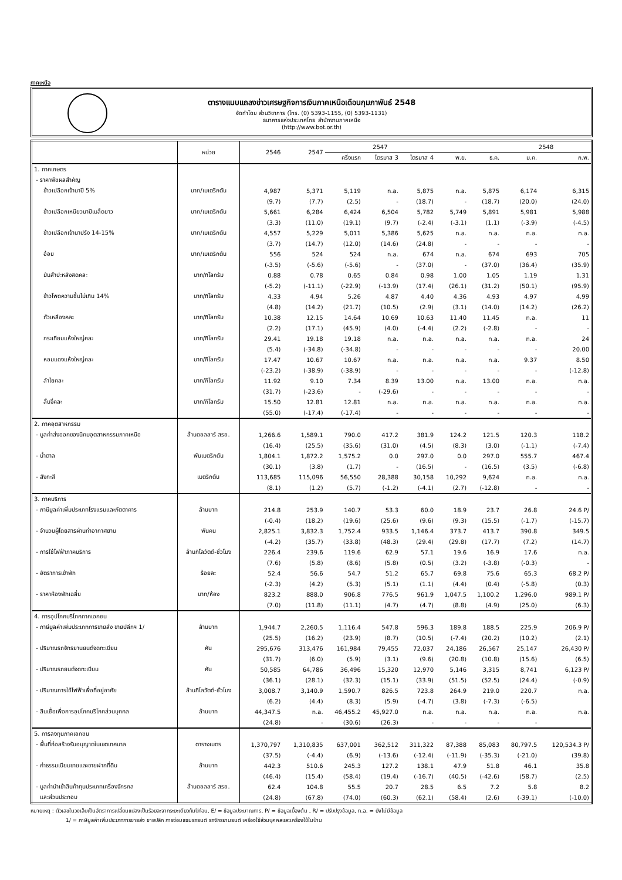ภาคเหนือ
ตารางแนบแถลงข่าวเศรษฐกิจการเงินภาคเหนือเดือนกุมภาพันธ์ 2548
จัดทำโดย ส่วนวิชาการ (โทร. (0) 5393-1155, (0) 5393-1131)
ธนาคารแห่งประเทศไทย สำนักงานภาคเหนือ
(http://www.bot.or.th)
| | หน่วย | 2546 | 2547 | 2547 | | | | | 2548 | |
| --- | --- | --- | --- | --- | --- | --- | --- | --- | --- | --- |
| | | | | ครึ่งแรก | ไตรมาส 3 | ไตรมาส 4 | พ.ย. | ธ.ค. | ม.ค. | ก.พ. |
| 1. ภาคเกษตร | | | | | | | | | | |
| - ราคาพืชผลสำคัญ | | | | | | | | | | |
| ข้าวเปลือกเจ้านาปี 5% | บาท/เมเตริกตัน | 4,987 | 5,371 | 5,119 | n.a. | 5,875 | n.a. | 5,875 | 6,174 | 6,315 |
| | | (9.7) | (7.7) | (2.5) | - | (18.7) | - | (18.7) | (20.0) | (24.0) |
| ข้าวเปลือกเหนียวนาปีเมล็ดยาว | บาท/เมเตริกตัน | 5,661 | 6,284 | 6,424 | 6,504 | 5,782 | 5,749 | 5,891 | 5,981 | 5,988 |
| | | (3.3) | (11.0) | (19.1) | (9.7) | (-2.4) | (-3.1) | (1.1) | (-3.9) | (-4.5) |
| ข้าวเปลือกเจ้านาปรัง 14-15% | บาท/เมเตริกตัน | 4,557 | 5,229 | 5,011 | 5,386 | 5,625 | n.a. | n.a. | n.a. | n.a. |
| | | (3.7) | (14.7) | (12.0) | (14.6) | (24.8) | - | - | - | - |
| อ้อย | บาท/เมเตริกตัน | 556 | 524 | 524 | n.a. | 674 | n.a. | 674 | 693 | 705 |
| | | (-3.5) | (-5.6) | (-5.6) | - | (37.0) | - | (37.0) | (36.4) | (35.9) |
| มันสำปะหลังสดคละ | บาท/กิโลกรัม | 0.88 | 0.78 | 0.65 | 0.84 | 0.98 | 1.00 | 1.05 | 1.19 | 1.31 |
| | | (-5.2) | (-11.1) | (-22.9) | (-13.9) | (17.4) | (26.1) | (31.2) | (50.1) | (95.9) |
| ข้าวโพดความชื้นไม่เกิน 14% | บาท/กิโลกรัม | 4.33 | 4.94 | 5.26 | 4.87 | 4.40 | 4.36 | 4.93 | 4.97 | 4.99 |
| | | (4.8) | (14.2) | (21.7) | (10.5) | (2.9) | (3.1) | (14.0) | (14.2) | (26.2) |
| ถั่วเหลืองคละ | บาท/กิโลกรัม | 10.38 | 12.15 | 14.64 | 10.69 | 10.63 | 11.40 | 11.45 | n.a. | 11 |
| | | (2.2) | (17.1) | (45.9) | (4.0) | (-4.4) | (2.2) | (-2.8) | - | - |
| กระเทียมแห้งใหญ่คละ | บาท/กิโลกรัม | 29.41 | 19.18 | 19.18 | n.a. | n.a. | n.a. | n.a. | n.a. | 24 |
| | | (5.4) | (-34.8) | (-34.8) | - | - | - | - | - | 20.00 |
| หอมแดงแห้งใหญ่คละ | บาท/กิโลกรัม | 17.47 | 10.67 | 10.67 | n.a. | n.a. | n.a. | n.a. | 9.37 | 8.50 |
| | | (-23.2) | (-38.9) | (-38.9) | - | - | - | - | - | (-12.8) |
| ลำไยคละ | บาท/กิโลกรัม | 11.92 | 9.10 | 7.34 | 8.39 | 13.00 | n.a. | 13.00 | n.a. | n.a. |
| | | (31.7) | (-23.6) | - | (-29.6) | - | - | - | - | - |
| ลิ้นจี่คละ | บาท/กิโลกรัม | 15.50 | 12.81 | 12.81 | n.a. | n.a. | n.a. | n.a. | n.a. | n.a. |
| | | (55.0) | (-17.4) | (-17.4) | - | - | - | - | - | - |
| 2. ภาคอุตสาหกรรม | | | | | | | | | | |
| - มูลค่าส่งออกของนิคมอุตสาหกรรมภาคเหนือ | ล้านดอลลาร์ สรอ. | 1,266.6 | 1,589.1 | 790.0 | 417.2 | 381.9 | 124.2 | 121.5 | 120.3 | 118.2 |
| | | (16.4) | (25.5) | (35.6) | (31.0) | (4.5) | (8.3) | (3.0) | (-1.1) | (-7.4) |
| - น้ำตาล | พันเมตริกตัน | 1,804.1 | 1,872.2 | 1,575.2 | 0.0 | 297.0 | 0.0 | 297.0 | 555.7 | 467.4 |
| | | (30.1) | (3.8) | (1.7) | - | (16.5) | - | (16.5) | (3.5) | (-6.8) |
| - สังกะสี | เมตริกตัน | 113,685 | 115,096 | 56,550 | 28,388 | 30,158 | 10,292 | 9,624 | n.a. | n.a. |
| | | (8.1) | (1.2) | (5.7) | (-1.2) | (-4.1) | (2.7) | (-12.8) | - | - |
| 3. ภาคบริการ | | | | | | | | | | |
| - ภาษีมูลค่าเพิ่มประเภทโรงแรมและภัตตาคาร | ล้านบาท | 214.8 | 253.9 | 140.7 | 53.3 | 60.0 | 18.9 | 23.7 | 26.8 | 24.6 P/ |
| | | (-0.4) | (18.2) | (19.6) | (25.6) | (9.6) | (9.3) | (15.5) | (-1.7) | (-15.7) |
| - จำนวนผู้โดยสารผ่านท่าอากาศยาน | พันคน | 2,825.1 | 3,832.3 | 1,752.4 | 933.5 | 1,146.4 | 373.7 | 413.7 | 390.8 | 349.5 |
| | | (-4.2) | (35.7) | (33.8) | (48.3) | (29.4) | (29.8) | (17.7) | (7.2) | (14.7) |
| - การใช้ไฟฟ้าภาคบริการ | ล้านกิโลวัตต์-ชั่วโมง | 226.4 | 239.6 | 119.6 | 62.9 | 57.1 | 19.6 | 16.9 | 17.6 | n.a. |
| | | (7.6) | (5.8) | (8.6) | (5.8) | (0.5) | (3.2) | (-3.8) | (-0.3) | - |
| - อัตราการเข้าพัก | ร้อยละ | 52.4 | 56.6 | 54.7 | 51.2 | 65.7 | 69.8 | 75.6 | 65.3 | 68.2 P/ |
| | | (-2.3) | (4.2) | (5.3) | (5.1) | (1.1) | (4.4) | (0.4) | (-5.8) | (0.3) |
| - ราคาห้องพักเฉลี่ย | บาท/ห้อง | 823.2 | 888.0 | 906.8 | 776.5 | 961.9 | 1,047.5 | 1,100.2 | 1,296.0 | 989.1 P/ |
| | | (7.0) | (11.8) | (11.1) | (4.7) | (4.7) | (8.8) | (4.9) | (25.0) | (6.3) |
| 4. การอุปโภคบริโภคภาคเอกชน | | | | | | | | | | |
| - ภาษีมูลค่าเพิ่มประเภทการขายส่ง ขายปลีกฯ 1/ | ล้านบาท | 1,944.7 | 2,260.5 | 1,116.4 | 547.8 | 596.3 | 189.8 | 188.5 | 225.9 | 206.9 P/ |
| | | (25.5) | (16.2) | (23.9) | (8.7) | (10.5) | (-7.4) | (20.2) | (10.2) | (2.1) |
| - ปริมาณรถจักรยานยนต์จดทะเบียน | คัน | 295,676 | 313,476 | 161,984 | 79,455 | 72,037 | 24,186 | 26,567 | 25,147 | 26,430 P/ |
| | | (31.7) | (6.0) | (5.9) | (3.1) | (9.6) | (20.8) | (10.8) | (15.6) | (6.5) |
| - ปริมาณรถยนต์จดทะเบียน | คัน | 50,585 | 64,786 | 36,496 | 15,320 | 12,970 | 5,146 | 3,315 | 8,741 | 6,123 P/ |
| | | (36.1) | (28.1) | (32.3) | (15.1) | (33.9) | (51.5) | (52.5) | (24.4) | (-0.9) |
| - ปริมาณการใช้ไฟฟ้าเพื่อที่อยู่อาศัย | ล้านกิโลวัตต์-ชั่วโมง | 3,008.7 | 3,140.9 | 1,590.7 | 826.5 | 723.8 | 264.9 | 219.0 | 220.7 | n.a. |
| | | (6.2) | (4.4) | (8.3) | (5.9) | (-4.7) | (3.8) | (-7.3) | (-6.5) | |
| - สินเชื่อเพื่อการอุปโภคบริโภคส่วนบุคคล | ล้านบาท | 44,347.5 | n.a. | 46,455.2 | 45,927.0 | n.a. | n.a. | n.a. | n.a. | n.a. |
| | | (24.8) | - | (30.6) | (26.3) | - | - | - | - | |
| 5. การลงทุนภาคเอกชน | | | | | | | | | | |
| - พื้นที่ก่อสร้างรับอนุญาตในเขตเทศบาล | ตารางเมตร | 1,370,797 | 1,310,835 | 637,001 | 362,512 | 311,322 | 87,388 | 85,083 | 80,797.5 | 120,534.3 P/ |
| | | (37.5) | (-4.4) | (6.9) | (-13.6) | (-12.4) | (-11.9) | (-35.3) | (-21.0) | (39.8) |
| - ค่าธรรมเนียมขายและขายฝากที่ดิน | ล้านบาท | 442.3 | 510.6 | 245.3 | 127.2 | 138.1 | 47.9 | 51.8 | 46.1 | 35.8 |
| | | (46.4) | (15.4) | (58.4) | (19.4) | (-16.7) | (40.5) | (-42.6) | (58.7) | (2.5) |
| - มูลค่านำเข้าสินค้าทุนประเภทเครื่องจักรกล | ล้านดอลลาร์ สรอ. | 62.4 | 104.8 | 55.5 | 20.7 | 28.5 | 6.5 | 7.2 | 5.8 | 8.2 |
| และส่วนประกอบ | | (24.8) | (67.8) | (74.0) | (60.3) | (62.1) | (58.4) | (2.6) | (-39.1) | (-10.0) |
หมายเหตุ : ตัวเลขในวงเล็บเป็นอัตราการเปลี่ยนแปลงเป็นร้อยละจากระยะเดียวกันปีก่อน, E/ = ข้อมูลประมาณการ, P/ = ข้อมูลเบื้องต้น , R/ = ปรับปรุงข้อมูล, n.a. = ยังไม่มีข้อมูล
1/ = ภาษีมูลค่าเพิ่มประเภทการขายส่ง ขายปลีก การซ่อมแซมรถยนต์ รถจักรยานยนต์ เครื่องใช้ส่วนบุคคลและเครื่องใช้ในบ้าน